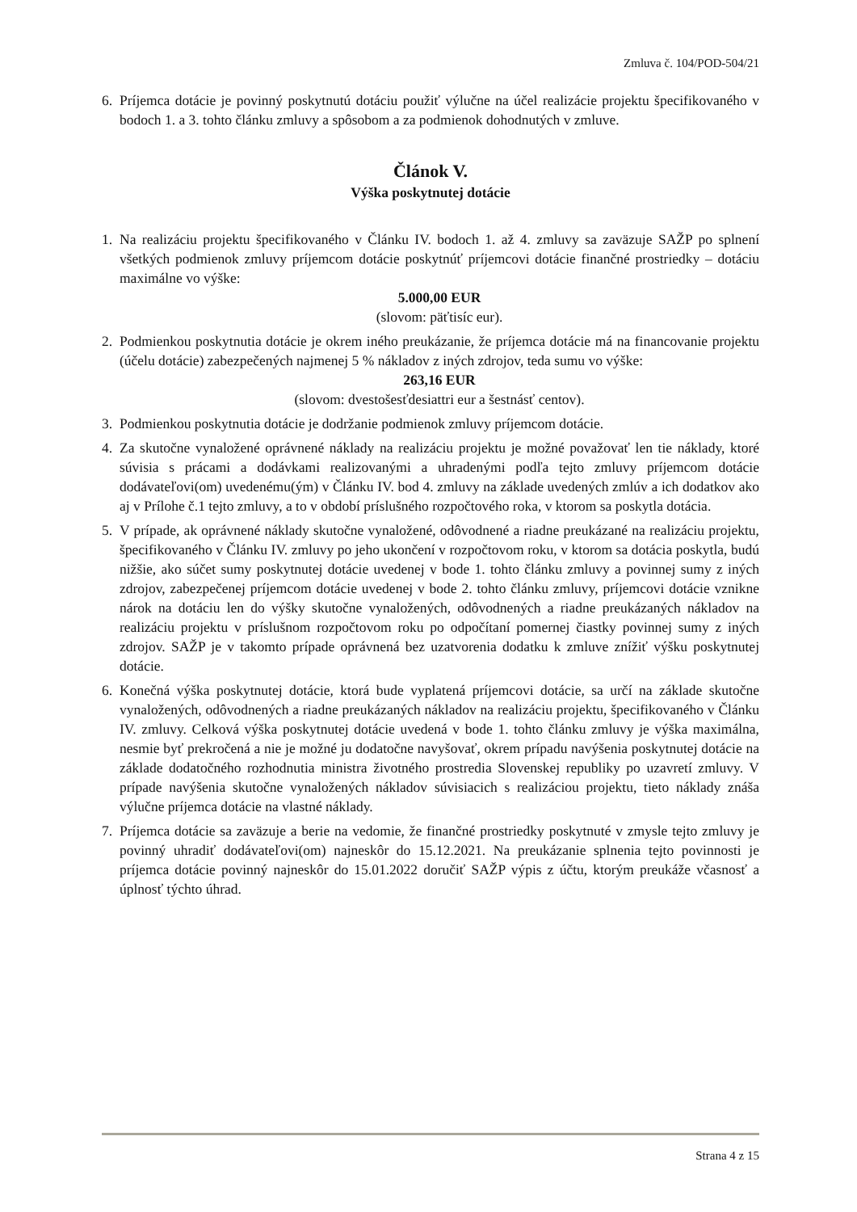Zmluva č. 104/POD-504/21
6. Príjemca dotácie je povinný poskytnutú dotáciu použiť výlučne na účel realizácie projektu špecifikovaného v bodoch 1. a 3. tohto článku zmluvy a spôsobom a za podmienok dohodnutých v zmluve.
Článok V.
Výška poskytnutej dotácie
1. Na realizáciu projektu špecifikovaného v Článku IV. bodoch 1. až 4. zmluvy sa zaväzuje SAŽP po splnení všetkých podmienok zmluvy príjemcom dotácie poskytnúť príjemcovi dotácie finančné prostriedky – dotáciu maximálne vo výške:
5.000,00 EUR
(slovom: päťtisíc eur).
2. Podmienkou poskytnutia dotácie je okrem iného preukázanie, že príjemca dotácie má na financovanie projektu (účelu dotácie) zabezpečených najmenej 5 % nákladov z iných zdrojov, teda sumu vo výške:
263,16 EUR
(slovom: dvestošesťdesiattri eur a šestnásť centov).
3. Podmienkou poskytnutia dotácie je dodržanie podmienok zmluvy príjemcom dotácie.
4. Za skutočne vynaložené oprávnené náklady na realizáciu projektu je možné považovať len tie náklady, ktoré súvisia s prácami a dodávkami realizovanými a uhradenými podľa tejto zmluvy príjemcom dotácie dodávateľovi(om) uvedenému(ým) v Článku IV. bod 4. zmluvy na základe uvedených zmlúv a ich dodatkov ako aj v Prílohe č.1 tejto zmluvy, a to v období príslušného rozpočtového roka, v ktorom sa poskytla dotácia.
5. V prípade, ak oprávnené náklady skutočne vynaložené, odôvodnené a riadne preukázané na realizáciu projektu, špecifikovaného v Článku IV. zmluvy po jeho ukončení v rozpočtovom roku, v ktorom sa dotácia poskytla, budú nižšie, ako súčet sumy poskytnutej dotácie uvedenej v bode 1. tohto článku zmluvy a povinnej sumy z iných zdrojov, zabezpečenej príjemcom dotácie uvedenej v bode 2. tohto článku zmluvy, príjemcovi dotácie vznikne nárok na dotáciu len do výšky skutočne vynaložených, odôvodnených a riadne preukázaných nákladov na realizáciu projektu v príslušnom rozpočtovom roku po odpočítaní pomernej čiastky povinnej sumy z iných zdrojov. SAŽP je v takomto prípade oprávnená bez uzatvorenia dodatku k zmluve znížiť výšku poskytnutej dotácie.
6. Konečná výška poskytnutej dotácie, ktorá bude vyplatená príjemcovi dotácie, sa určí na základe skutočne vynaložených, odôvodnených a riadne preukázaných nákladov na realizáciu projektu, špecifikovaného v Článku IV. zmluvy. Celková výška poskytnutej dotácie uvedená v bode 1. tohto článku zmluvy je výška maximálna, nesmie byť prekročená a nie je možné ju dodatočne navyšovať, okrem prípadu navýšenia poskytnutej dotácie na základe dodatočného rozhodnutia ministra životného prostredia Slovenskej republiky po uzavretí zmluvy. V prípade navýšenia skutočne vynaložených nákladov súvisiacich s realizáciou projektu, tieto náklady znáša výlučne príjemca dotácie na vlastné náklady.
7. Príjemca dotácie sa zaväzuje a berie na vedomie, že finančné prostriedky poskytnuté v zmysle tejto zmluvy je povinný uhradiť dodávateľovi(om) najneskôr do 15.12.2021. Na preukázanie splnenia tejto povinnosti je príjemca dotácie povinný najneskôr do 15.01.2022 doručiť SAŽP výpis z účtu, ktorým preukáže včasnosť a úplnosť týchto úhrad.
Strana 4 z 15